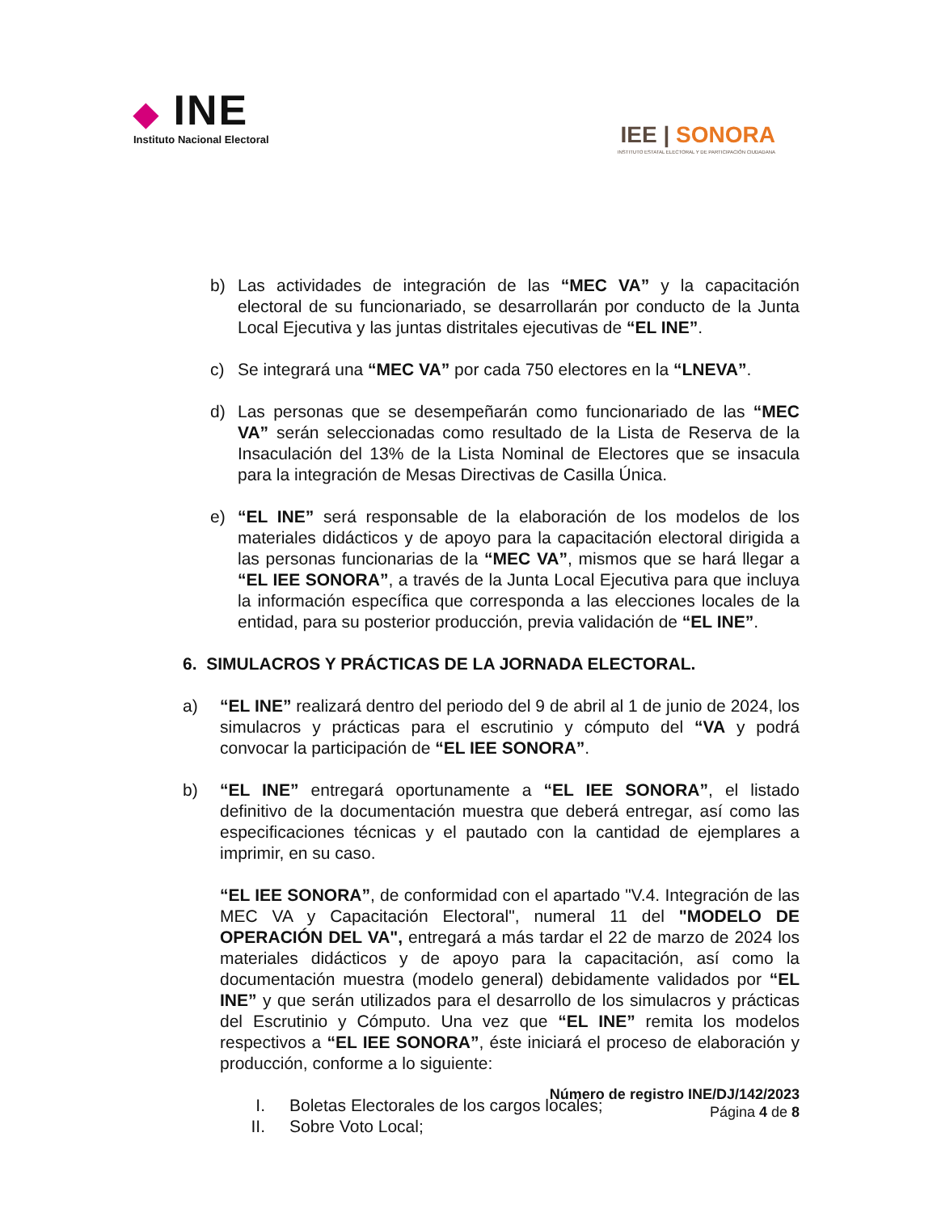◆ INE
Instituto Nacional Electoral
IEE | SONORA
INSTITUTO ESTATAL ELECTORAL Y DE PARTICIPACIÓN CIUDADANA
b) Las actividades de integración de las “MEC VA” y la capacitación electoral de su funcionariado, se desarrollarán por conducto de la Junta Local Ejecutiva y las juntas distritales ejecutivas de “EL INE”.
c) Se integrará una “MEC VA” por cada 750 electores en la “LNEVA”.
d) Las personas que se desempeñarán como funcionariado de las “MEC VA” serán seleccionadas como resultado de la Lista de Reserva de la Insaculación del 13% de la Lista Nominal de Electores que se insacula para la integración de Mesas Directivas de Casilla Única.
e) “EL INE” será responsable de la elaboración de los modelos de los materiales didácticos y de apoyo para la capacitación electoral dirigida a las personas funcionarias de la “MEC VA”, mismos que se hará llegar a “EL IEE SONORA”, a través de la Junta Local Ejecutiva para que incluya la información específica que corresponda a las elecciones locales de la entidad, para su posterior producción, previa validación de “EL INE”.
6. SIMULACROS Y PRÁCTICAS DE LA JORNADA ELECTORAL.
a) “EL INE” realizará dentro del periodo del 9 de abril al 1 de junio de 2024, los simulacros y prácticas para el escrutinio y cómputo del “VA y podrá convocar la participación de “EL IEE SONORA”.
b) “EL INE” entregará oportunamente a “EL IEE SONORA”, el listado definitivo de la documentación muestra que deberá entregar, así como las especificaciones técnicas y el pautado con la cantidad de ejemplares a imprimir, en su caso.
“EL IEE SONORA”, de conformidad con el apartado "V.4. Integración de las MEC VA y Capacitación Electoral", numeral 11 del "MODELO DE OPERACIÓN DEL VA", entregará a más tardar el 22 de marzo de 2024 los materiales didácticos y de apoyo para la capacitación, así como la documentación muestra (modelo general) debidamente validados por “EL INE” y que serán utilizados para el desarrollo de los simulacros y prácticas del Escrutinio y Cómputo. Una vez que “EL INE” remita los modelos respectivos a “EL IEE SONORA”, éste iniciará el proceso de elaboración y producción, conforme a lo siguiente:
I. Boletas Electorales de los cargos locales;
II. Sobre Voto Local;
Número de registro INE/DJ/142/2023
Página 4 de 8